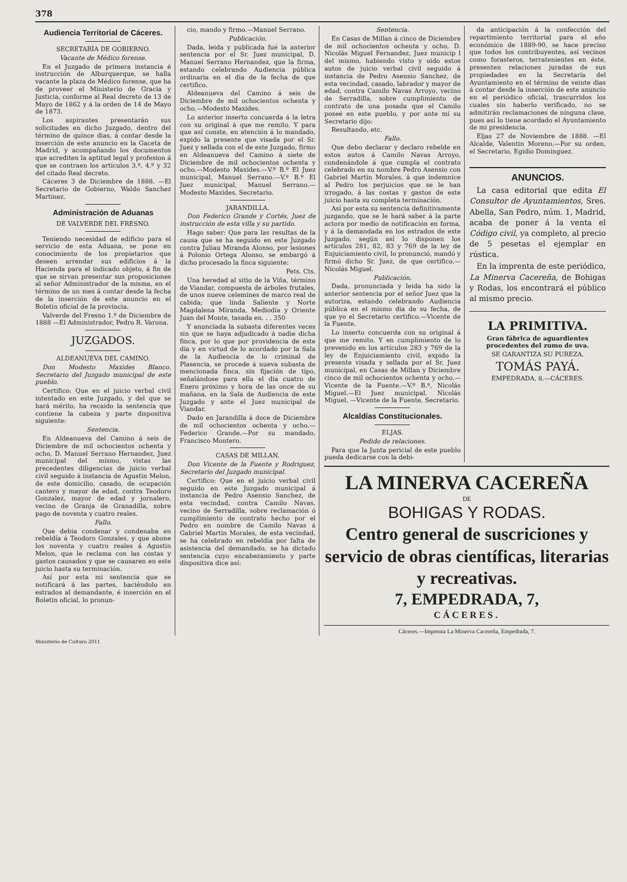378
Audiencia Territorial de Cáceres.
SECRETARÍA DE GOBIERNO.
Vacante de Médico forense.
En el Juzgado de primera instancia é instrucción de Alburquerque, se halla vacante la plaza de Médico forense, que ha de proveer el Ministerio de Gracia y Justicia, conforme al Real decreto de 13 de Mayo de 1862 y á la orden de 14 de Mayo de 1873.
Los aspirantes presentarán sus solicitudes en dicho Juzgado, dentro del término de quince dias, á contar desde la inserción de este anuncio en la Gaceta de Madrid, y acompañando los documentos que acrediten la aptitud legal y profesion á que se contraen los artículos 3.º, 4.º y 32 del citado Real decreto.
Cáceres 3 de Diciembre de 1888. —El Secretario de Gobierno, Waldo Sanchez Martinez.
Administración de Aduanas
DE VALVERDE DEL FRESNO.
Teniendo necesidad de edificio para el servicio de esta Aduana, se pone en conocimiento de los propietarios que deseen arrendar sus edificios á la Hacienda para el indicado objeto, á fin de que se sirvan presentar sus proposiciones al señor Administrador de la misma, en el término de un mes á contar desde la fecha de la inserción de este anuncio en el Boletin oficial de la provincia.
Valverde del Fresno 1.º de Diciembre de 1888 —El Administrador, Pedro R. Varona.
JUZGADOS.
ALDEANUEVA DEL CAMINO.
Don Modesto Maxides Blanco, Secretario del Juzgado municipal de este pueblo.
Certifico: Que en el juicio verbal civil intentado en este Juzgado, y del que se hará mérito, ha recaido la sentencia que contiene la cabeza y parte dispositiva siguiente:
Sentencia.
En Aldeanueva del Camino á seis de Diciembre de mil ochocientos ochenta y ocho, D. Manuel Serrano Hernandez, Juez municipal del mismo, vistas las precedentes diligencias de juicio verbal civil seguido á instancia de Agustin Melon, de este domicilio, casado, de ocupación cantero y mayor de edad, contra Teodoro Gonzalez, mayor de edad y jornalero, vecino de Granja de Granadilla, sobre pago de noventa y cuatro reales.
Fallo.
Que debia condenar y condenaba en rebeldía á Teodoro Gonzales, y que abone los noventa y cuatro reales á Agustin Melon, que le reclama con las costas y gastos causados y que se causaren en este juicio hasta su terminación.
Así por esta mi sentencia que se notificará á las partes, haciéndolo en estrados al demandante, é inserción en el Boletin oficial, lo pronun-
cio, mando y firmo.—Manuel Serrano.
Publicación.
Dada, leida y publicada fué la anterior sentencia por el Sr. Juez municipal, D. Manuel Serrano Hernandez, que la firma, estando celebrando Audiencia pública ordinaria en el dia de la fecha de que certifico.
Aldeanueva del Camino á seis de Diciembre de mil ochocientos ochenta y ocho.—Modesto Maxides.
Lo anterior inserto concuerda á la letra con su original á que me remito. Y para que así conste, en atención á lo mandado, expido la presente que visada por el Sr. Juez y sellada con el de este Juzgado, firmo en Aldeanueva del Camino á siete de Diciembre de mil ochocientos ochenta y ocho.—Modesto Maxides.—V.º B.º El Juez municipal, Manuel Serrano.—V.º B.º El Juez municipal, Manuel Serrano.—Modesto Maxides, Secretario.
JARANDILLA.
Don Federico Grande y Cortés, Juez de instrucción de esta villa y su partido.
Hago saber: Que para las resultas de la causa que se ha seguido en este Juzgado contra Juliau Miranda Alonso, por lesiones á Polonio Ortega Alonso, se embargó á dicho procesado la finca siguiente:
Pets. Cts.
Una heredad al sitio de la Viña, término de Viandar, compuesta de árboles frutales, de unos nueve celemines de marco real de cabida; que linda Saliente y Norte Magdalena Miranda, Mediodía y Oriente Juan del Monte, tasada en. . . 350
Y anunciada la subasta diferentes veces sin que se haya adjudicado á nadie dicha finca, por lo que por providencia de este dia y en virtud de lo acordado por la Sala de la Audiencia de lo criminal de Plasencia, se procede á nueva subasta de mencionada finca, sin fijación de tipo, señalándose para ella el dia cuatro de Enero próximo y hora de las once de su mañana, en la Sala de Audiencia de este Juzgado y ante el Juez municipal de Viandar.
Dado en Jarandilla á doce de Diciembre de mil ochocientos ochenta y ocho.—Federico Grande.—Por su mandado, Francisco Montero.
CASAS DE MILLAN.
Don Vicente de la Fuente y Rodriguez, Secretario del Juzgado municipal.
Certifico: Que en el juicio verbal civil seguido en este Juzgado municipal á instancia de Pedro Asensio Sanchez, de esta vecindad, contra Camilo Navas, vecino de Serradilla, sobre reclamación ó cumplimiento de contrato hecho por el Pedro en nombre de Camilo Navas á Gabriel Martin Morales, de esta vecindad, se ha celebrado en rebeldía por falta de asistencia del demandado, se ha dictado sentencia cuyo encabezamiento y parte dispositiva dice así:
Sentencia.
En Casas de Millan á cinco de Diciembre de mil ochocientos ochenta y ocho, D. Nicolás Miguel Fernandez, Juez municip l del mismo, habiendo visto y oido estos autos de juicio verbal civil seguido á instancia de Pedro Asensio Sanchez, de esta vecindad, casado, labrador y mayor de edad, contra Camilo Navas Arroyo, vecino de Serradilla, sobre cumplimiento de contrato de una posada que el Camilo poseé en este pueblo, y por ante mí su Secretario dijo:
Resultando, etc.
Fallo.
Que debo declarar y declaro rebelde en estos autos á Camilo Navas Arroyo, condenándole á que cumpla el contrato celebrado en su nombre Pedro Asensio con Gabriel Martin Morales, á que indemnice al Pedro los perjuicios que se le han irrogado, á las costas y gastos de este juicio hasta su completa terminación.
Así por esta su sentencia definitivamente juzgando, que se le hará saber á la parte actora por medio de notificación en forma, y á la demandada en los estrados de este Juzgado, según así lo disponen los artículos 281, 82, 83 y 769 de la ley de Enjuiciamiento civil, lo pronunció, mandó y firmó dicho Sr. Juez, de que certifico.—Nicolás Miguel.
Publicación.
Dada, pronunciada y leida ha sido la anterior sentencia por el señor Juez que la autoriza, estando celebrando Audiencia pública en el mismo dia de su fecha, de que yo el Secretario certifico.—Vicente de la Fuente.
Lo inserto concuerda con su original á que me remito. Y en cumplimiento de lo prevenido en los artículos 283 y 769 de la ley de Enjuiciamiento civil, expido la presente visada y sellada por el Sr. Juez municipal, en Casas de Millan y Diciembre cinco de mil ochocientos ochenta y ocho.—Vicente de la Fuente.—V.º B.º, Nicolás Miguel.—El Juez municipal, Nicolás Miguel, —Vicente de la Fuente, Secretario.
Alcaldías Constitucionales.
ELJAS.
Pedido de relaciones.
Para que la Junta pericial de este pueblo pueda dedicarse con la debi-
da anticipación á la confección del repartimiento territorial para el año económico de 1889-90, se hace preciso que todos los contribuyentes, así vecinos como forasteros, terratenientes en éste, presenten relaciones juradas de sus propiedades en la Secretaría del Ayuntamiento en el término de veinte dias á contar desde la inserción de este anuncio en el periódico oficial, trascurridos los cuales sin haberlo verificado, no se admitirán reclamaciones de ninguna clase, pues así lo tiene acordado el Ayuntamiento de mi presidencia.
Eljas 27 de Noviembre de 1888. —El Alcalde, Valentin Moreno.—Por su orden, el Secretario, Egidio Dominguez.
ANUNCIOS.
La casa editorial que edita El Consultor de Ayuntamientos, Sres. Abella, San Pedro, núm. 1, Madrid, acaba de poner á la venta el Código civil, ya completo, al precio de 5 pesetas el ejemplar en rústica.
En la imprenta de este periódico, La Minerva Cacereña, de Bohigas y Rodas, los encontrará el público al mismo precio.
LA PRIMITIVA.
Gran fábrica de aguardientes procedentes del zumo de uva.
SE GARANTIZA SU PUREZA.
TOMÁS PAYÁ.
EMPEDRADA, 8.—CÁCERES.
LA MINERVA CACEREÑA
DE
BOHIGAS Y RODAS.
Centro general de suscriciones y servicio de obras científicas, literarias y recreativas.
7, EMPEDRADA, 7,
CÁCERES.
Cáceres.—Imprenta La Minerva Cacereña, Empedrada, 7.
Ministerio de Cultura 2011